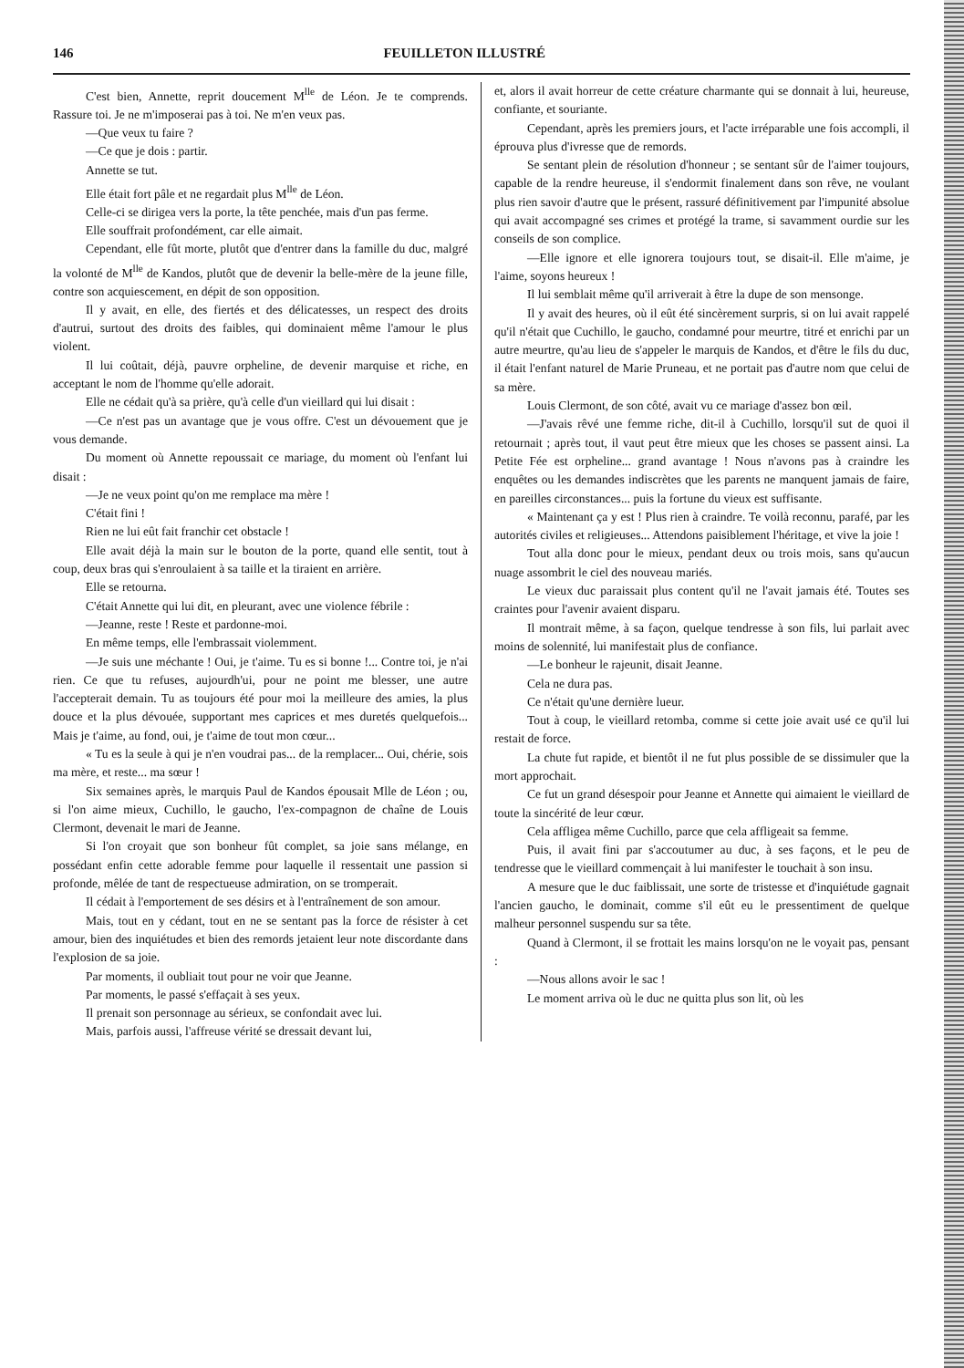146 FEUILLETON ILLUSTRÉ
C'est bien, Annette, reprit doucement M<sup>lle</sup> de Léon. Je te comprends. Rassure toi. Je ne m'imposerai pas à toi. Ne m'en veux pas.
—Que veux tu faire ?
—Ce que je dois : partir.
Annette se tut.
Elle était fort pâle et ne regardait plus M<sup>lle</sup> de Léon.
Celle-ci se dirigea vers la porte, la tête penchée, mais d'un pas ferme.
Elle souffrait profondément, car elle aimait.
Cependant, elle fût morte, plutôt que d'entrer dans la famille du duc, malgré la volonté de M<sup>lle</sup> de Kandos, plutôt que de devenir la belle-mère de la jeune fille, contre son acquiescement, en dépit de son opposition.
Il y avait, en elle, des fiertés et des délicatesses, un respect des droits d'autrui, surtout des droits des faibles, qui dominaient même l'amour le plus violent.
Il lui coûtait, déjà, pauvre orpheline, de devenir marquise et riche, en acceptant le nom de l'homme qu'elle adorait.
Elle ne cédait qu'à sa prière, qu'à celle d'un vieillard qui lui disait :
—Ce n'est pas un avantage que je vous offre. C'est un dévouement que je vous demande.
Du moment où Annette repoussait ce mariage, du moment où l'enfant lui disait :
—Je ne veux point qu'on me remplace ma mère !
C'était fini !
Rien ne lui eût fait franchir cet obstacle !
Elle avait déjà la main sur le bouton de la porte, quand elle sentit, tout à coup, deux bras qui s'enroulaient à sa taille et la tiraient en arrière.
Elle se retourna.
C'était Annette qui lui dit, en pleurant, avec une violence fébrile :
—Jeanne, reste ! Reste et pardonne-moi.
En même temps, elle l'embrassait violemment.
—Je suis une méchante ! Oui, je t'aime. Tu es si bonne !... Contre toi, je n'ai rien. Ce que tu refuses, aujourdh'ui, pour ne point me blesser, une autre l'accepterait demain. Tu as toujours été pour moi la meilleure des amies, la plus douce et la plus dévouée, supportant mes caprices et mes duretés quelquefois... Mais je t'aime, au fond, oui, je t'aime de tout mon cœur...
« Tu es la seule à qui je n'en voudrai pas... de la remplacer... Oui, chérie, sois ma mère, et reste... ma sœur !
Six semaines après, le marquis Paul de Kandos épousait Mlle de Léon ; ou, si l'on aime mieux, Cuchillo, le gaucho, l'ex-compagnon de chaîne de Louis Clermont, devenait le mari de Jeanne.
Si l'on croyait que son bonheur fût complet, sa joie sans mélange, en possédant enfin cette adorable femme pour laquelle il ressentait une passion si profonde, mêlée de tant de respectueuse admiration, on se tromperait.
Il cédait à l'emportement de ses désirs et à l'entraînement de son amour.
Mais, tout en y cédant, tout en ne se sentant pas la force de résister à cet amour, bien des inquiétudes et bien des remords jetaient leur note discordante dans l'explosion de sa joie.
Par moments, il oubliait tout pour ne voir que Jeanne.
Par moments, le passé s'effaçait à ses yeux.
Il prenait son personnage au sérieux, se confondait avec lui.
Mais, parfois aussi, l'affreuse vérité se dressait devant lui,
et, alors il avait horreur de cette créature charmante qui se donnait à lui, heureuse, confiante, et souriante.
Cependant, après les premiers jours, et l'acte irréparable une fois accompli, il éprouva plus d'ivresse que de remords.
Se sentant plein de résolution d'honneur ; se sentant sûr de l'aimer toujours, capable de la rendre heureuse, il s'endormit finalement dans son rêve, ne voulant plus rien savoir d'autre que le présent, rassuré définitivement par l'impunité absolue qui avait accompagné ses crimes et protégé la trame, si savamment ourdie sur les conseils de son complice.
—Elle ignore et elle ignorera toujours tout, se disait-il. Elle m'aime, je l'aime, soyons heureux !
Il lui semblait même qu'il arriverait à être la dupe de son mensonge.
Il y avait des heures, où il eût été sincèrement surpris, si on lui avait rappelé qu'il n'était que Cuchillo, le gaucho, condamné pour meurtre, titré et enrichi par un autre meurtre, qu'au lieu de s'appeler le marquis de Kandos, et d'être le fils du duc, il était l'enfant naturel de Marie Pruneau, et ne portait pas d'autre nom que celui de sa mère.
Louis Clermont, de son côté, avait vu ce mariage d'assez bon œil.
—J'avais rêvé une femme riche, dit-il à Cuchillo, lorsqu'il sut de quoi il retournait ; après tout, il vaut peut être mieux que les choses se passent ainsi. La Petite Fée est orpheline... grand avantage ! Nous n'avons pas à craindre les enquêtes ou les demandes indiscrètes que les parents ne manquent jamais de faire, en pareilles circonstances... puis la fortune du vieux est suffisante.
« Maintenant ça y est ! Plus rien à craindre. Te voilà reconnu, parafé, par les autorités civiles et religieuses... Attendons paisiblement l'héritage, et vive la joie !
Tout alla donc pour le mieux, pendant deux ou trois mois, sans qu'aucun nuage assombrit le ciel des nouveau mariés.
Le vieux duc paraissait plus content qu'il ne l'avait jamais été. Toutes ses craintes pour l'avenir avaient disparu.
Il montrait même, à sa façon, quelque tendresse à son fils, lui parlait avec moins de solennité, lui manifestait plus de confiance.
—Le bonheur le rajeunit, disait Jeanne.
Cela ne dura pas.
Ce n'était qu'une dernière lueur.
Tout à coup, le vieillard retomba, comme si cette joie avait usé ce qu'il lui restait de force.
La chute fut rapide, et bientôt il ne fut plus possible de se dissimuler que la mort approchait.
Ce fut un grand désespoir pour Jeanne et Annette qui aimaient le vieillard de toute la sincérité de leur cœur.
Cela affligea même Cuchillo, parce que cela affligeait sa femme.
Puis, il avait fini par s'accoutumer au duc, à ses façons, et le peu de tendresse que le vieillard commençait à lui manifester le touchait à son insu.
A mesure que le duc faiblissait, une sorte de tristesse et d'inquiétude gagnait l'ancien gaucho, le dominait, comme s'il eût eu le pressentiment de quelque malheur personnel suspendu sur sa tête.
Quand à Clermont, il se frottait les mains lorsqu'on ne le voyait pas, pensant :
—Nous allons avoir le sac !
Le moment arriva où le duc ne quitta plus son lit, où les